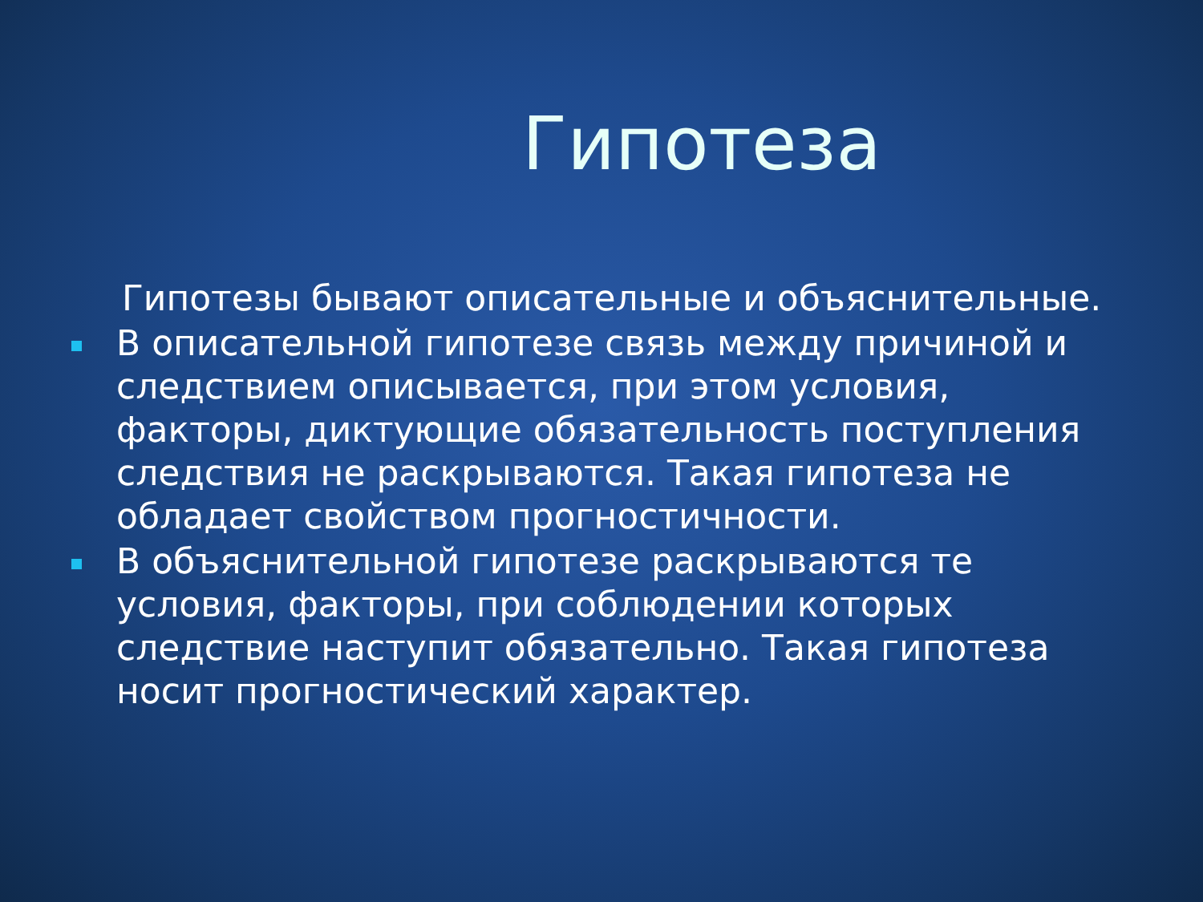Гипотеза
Гипотезы бывают описательные и объяснительные.
В описательной гипотезе связь между причиной и следствием описывается, при этом условия, факторы, диктующие обязательность поступления следствия не раскрываются. Такая гипотеза не обладает свойством прогностичности.
В объяснительной гипотезе раскрываются те условия, факторы, при соблюдении которых следствие наступит обязательно. Такая гипотеза носит прогностический характер.